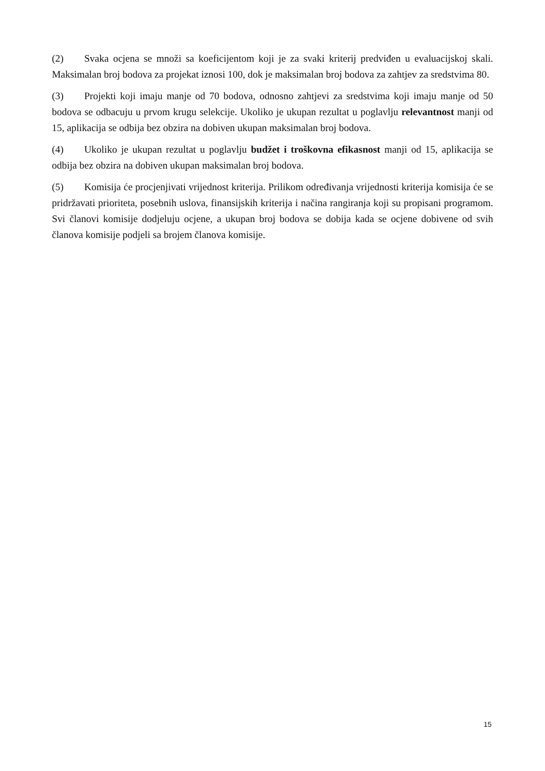(2) Svaka ocjena se množi sa koeficijentom koji je za svaki kriterij predviđen u evaluacijskoj skali. Maksimalan broj bodova za projekat iznosi 100, dok je maksimalan broj bodova za zahtjev za sredstvima 80.
(3) Projekti koji imaju manje od 70 bodova, odnosno zahtjevi za sredstvima koji imaju manje od 50 bodova se odbacuju u prvom krugu selekcije. Ukoliko je ukupan rezultat u poglavlju relevantnost manji od 15, aplikacija se odbija bez obzira na dobiven ukupan maksimalan broj bodova.
(4) Ukoliko je ukupan rezultat u poglavlju budžet i troškovna efikasnost manji od 15, aplikacija se odbija bez obzira na dobiven ukupan maksimalan broj bodova.
(5) Komisija će procjenjivati vrijednost kriterija. Prilikom određivanja vrijednosti kriterija komisija će se pridržavati prioriteta, posebnih uslova, finansijskih kriterija i načina rangiranja koji su propisani programom. Svi članovi komisije dodjeluju ocjene, a ukupan broj bodova se dobija kada se ocjene dobivene od svih članova komisije podjeli sa brojem članova komisije.
15